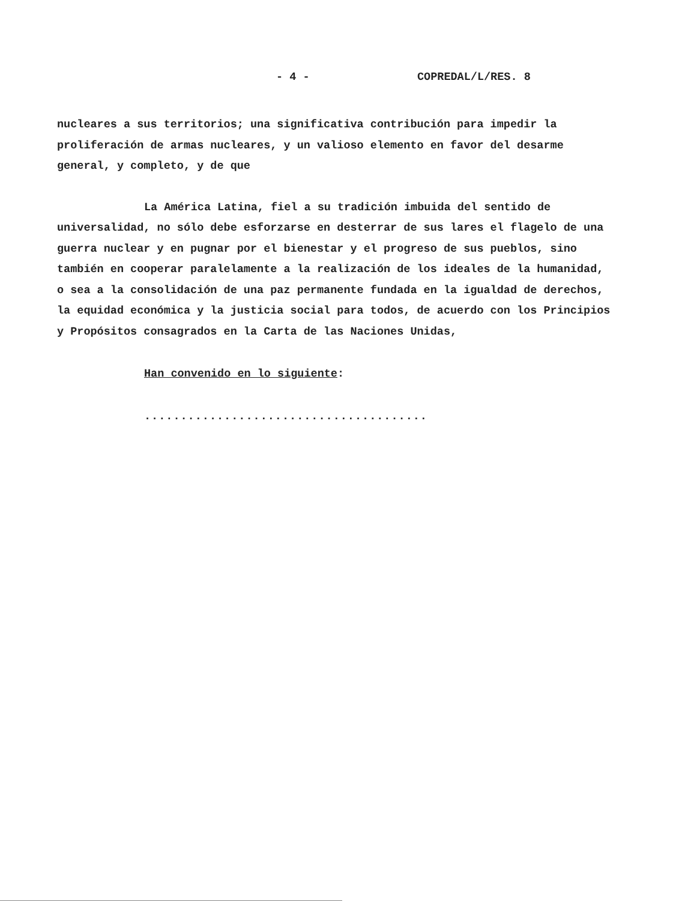- 4 - COPREDAL/L/RES. 8
nucleares a sus territorios; una significativa contribución para impedir la proliferación de armas nucleares, y un valioso elemento en favor del desarme general, y completo, y de que
La América Latina, fiel a su tradición imbuida del sentido de universalidad, no sólo debe esforzarse en desterrar de sus lares el flagelo de una guerra nuclear y en pugnar por el bienestar y el progreso de sus pueblos, sino también en cooperar paralelamente a la realización de los ideales de la humanidad, o sea a la consolidación de una paz permanente fundada en la igualdad de derechos, la equidad económica y la justicia social para todos, de acuerdo con los Principios y Propósitos consagrados en la Carta de las Naciones Unidas,
Han convenido en lo siguiente:
.......................................